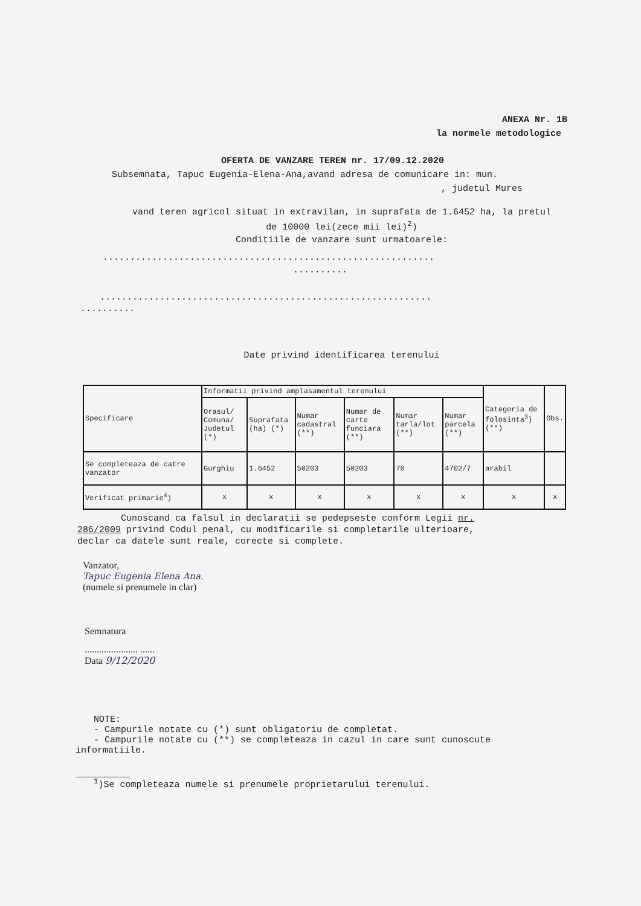ANEXA Nr. 1B
la normele metodologice
OFERTA DE VANZARE TEREN nr. 17/09.12.2020
Subsemnata, Tapuc Eugenia-Elena-Ana,avand adresa de comunicare in: mun.
, judetul Mures
vand teren agricol situat in extravilan, in suprafata de 1.6452 ha, la pretul
de 10000 lei(zece mii lei)<sup>2</sup>)
Conditiile de vanzare sunt urmatoarele:
.............................................................
..........
.............................................................
..........
Date privind identificarea terenului
| Specificare | Informatii privind amplasamentul terenului | | | | | | Categoria de folosinta<sup>3</sup>) (**) | Obs. |
| --- | --- | --- | --- | --- | --- | --- | --- | --- |
| | Orasul/ Comuna/ Judetul (*) | Suprafata (ha) (*) | Numar cadastral (**) | Numar de carte funciara (**) | Numar tarla/lot (**) | Numar parcela (**) | | |
| Se completeaza de catre vanzator | Gurghiu | 1.6452 | 50203 | 50203 | 70 | 4702/7 | arabil | |
| Verificat primarie<sup>4</sup>) | x | x | x | x | x | x | x | x |
Cunoscand ca falsul in declaratii se pedepseste conform Legii nr.
286/2009 privind Codul penal, cu modificarile si completarile ulterioare,
declar ca datele sunt reale, corecte si complete.
Vanzator,
Tapuc Eugenia Elena Ana.
(numele si prenumele in clar)
Semnatura
...................... ......
Data 9/12/2020
NOTE:
- Campurile notate cu (*) sunt obligatoriu de completat.
- Campurile notate cu (**) se completeaza in cazul in care sunt cunoscute
informatiile.
<sup>1</sup>)Se completeaza numele si prenumele proprietarului terenului.